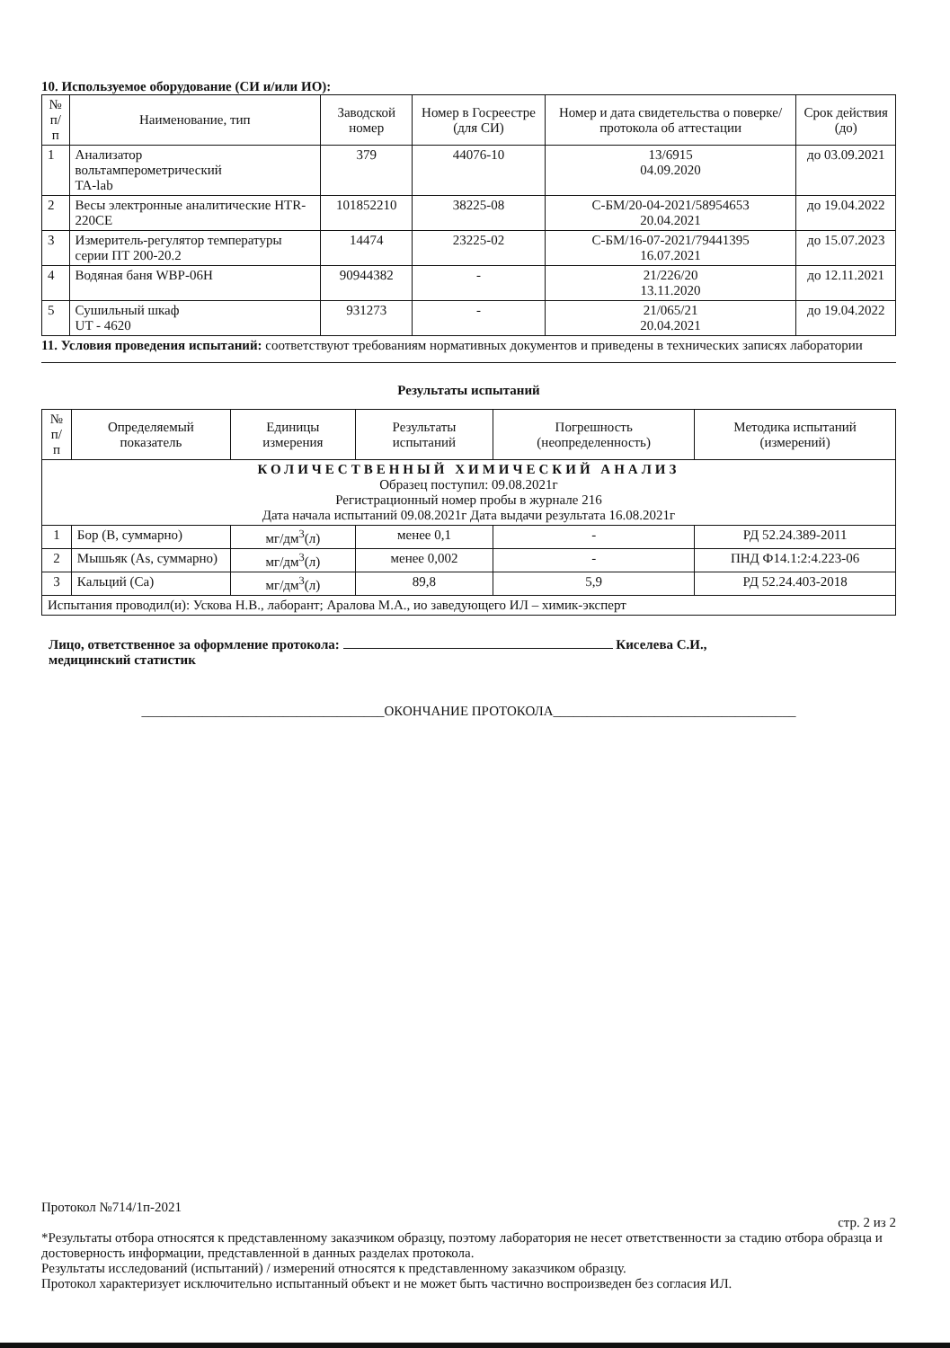10. Используемое оборудование (СИ и/или ИО):
| № п/п | Наименование, тип | Заводской номер | Номер в Госреестре (для СИ) | Номер и дата свидетельства о поверке/ протокола об аттестации | Срок действия (до) |
| --- | --- | --- | --- | --- | --- |
| 1 | Анализатор вольтамперометрический TA-lab | 379 | 44076-10 | 13/6915 04.09.2020 | до 03.09.2021 |
| 2 | Весы электронные аналитические HTR-220CE | 101852210 | 38225-08 | С-БМ/20-04-2021/58954653 20.04.2021 | до 19.04.2022 |
| 3 | Измеритель-регулятор температуры серии ПТ 200-20.2 | 14474 | 23225-02 | С-БМ/16-07-2021/79441395 16.07.2021 | до 15.07.2023 |
| 4 | Водяная баня WBP-06H | 90944382 | - | 21/226/20 13.11.2020 | до 12.11.2021 |
| 5 | Сушильный шкаф UT - 4620 | 931273 | - | 21/065/21 20.04.2021 | до 19.04.2022 |
11. Условия проведения испытаний: соответствуют требованиям нормативных документов и приведены в технических записях лаборатории
Результаты испытаний
| № п/п | Определяемый показатель | Единицы измерения | Результаты испытаний | Погрешность (неопределенность) | Методика испытаний (измерений) |
| --- | --- | --- | --- | --- | --- |
| КОЛИЧЕСТВЕННЫЙ ХИМИЧЕСКИЙ АНАЛИЗ Образец поступил: 09.08.2021г Регистрационный номер пробы в журнале 216 Дата начала испытаний 09.08.2021г Дата выдачи результата 16.08.2021г | | | | | |
| 1 | Бор (В, суммарно) | мг/дм<sup>3</sup>(л) | менее 0,1 | - | РД 52.24.389-2011 |
| 2 | Мышьяк (As, суммарно) | мг/дм<sup>3</sup>(л) | менее 0,002 | - | ПНД Ф14.1:2:4.223-06 |
| 3 | Кальций (Са) | мг/дм<sup>3</sup>(л) | 89,8 | 5,9 | РД 52.24.403-2018 |
| Испытания проводил(и): Ускова Н.В., лаборант; Аралова М.А., ио заведующего ИЛ – химик-эксперт | | | | | |
Лицо, ответственное за оформление протокола: Киселева С.И.,
медицинский статистик
____________________________________ОКОНЧАНИЕ ПРОТОКОЛА____________________________________
Протокол №714/1п-2021
стр. 2 из 2
*Результаты отбора относятся к представленному заказчиком образцу, поэтому лаборатория не несет ответственности за стадию отбора образца и достоверность информации, представленной в данных разделах протокола.
Результаты исследований (испытаний) / измерений относятся к представленному заказчиком образцу.
Протокол характеризует исключительно испытанный объект и не может быть частично воспроизведен без согласия ИЛ.